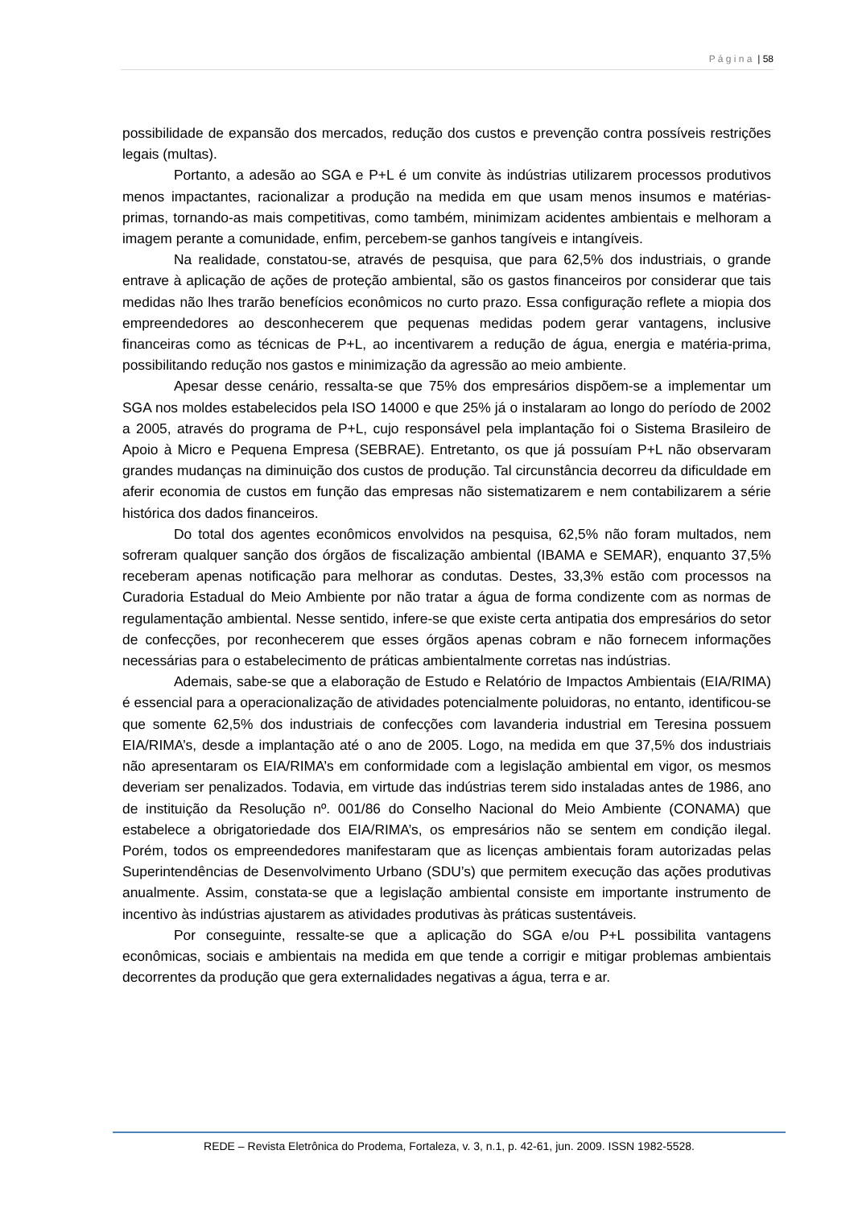P á g i n a | 58
possibilidade de expansão dos mercados, redução dos custos e prevenção contra possíveis restrições legais (multas).
Portanto, a adesão ao SGA e P+L é um convite às indústrias utilizarem processos produtivos menos impactantes, racionalizar a produção na medida em que usam menos insumos e matérias-primas, tornando-as mais competitivas, como também, minimizam acidentes ambientais e melhoram a imagem perante a comunidade, enfim, percebem-se ganhos tangíveis e intangíveis.
Na realidade, constatou-se, através de pesquisa, que para 62,5% dos industriais, o grande entrave à aplicação de ações de proteção ambiental, são os gastos financeiros por considerar que tais medidas não lhes trarão benefícios econômicos no curto prazo. Essa configuração reflete a miopia dos empreendedores ao desconhecerem que pequenas medidas podem gerar vantagens, inclusive financeiras como as técnicas de P+L, ao incentivarem a redução de água, energia e matéria-prima, possibilitando redução nos gastos e minimização da agressão ao meio ambiente.
Apesar desse cenário, ressalta-se que 75% dos empresários dispõem-se a implementar um SGA nos moldes estabelecidos pela ISO 14000 e que 25% já o instalaram ao longo do período de 2002 a 2005, através do programa de P+L, cujo responsável pela implantação foi o Sistema Brasileiro de Apoio à Micro e Pequena Empresa (SEBRAE). Entretanto, os que já possuíam P+L não observaram grandes mudanças na diminuição dos custos de produção. Tal circunstância decorreu da dificuldade em aferir economia de custos em função das empresas não sistematizarem e nem contabilizarem a série histórica dos dados financeiros.
Do total dos agentes econômicos envolvidos na pesquisa, 62,5% não foram multados, nem sofreram qualquer sanção dos órgãos de fiscalização ambiental (IBAMA e SEMAR), enquanto 37,5% receberam apenas notificação para melhorar as condutas. Destes, 33,3% estão com processos na Curadoria Estadual do Meio Ambiente por não tratar a água de forma condizente com as normas de regulamentação ambiental. Nesse sentido, infere-se que existe certa antipatia dos empresários do setor de confecções, por reconhecerem que esses órgãos apenas cobram e não fornecem informações necessárias para o estabelecimento de práticas ambientalmente corretas nas indústrias.
Ademais, sabe-se que a elaboração de Estudo e Relatório de Impactos Ambientais (EIA/RIMA) é essencial para a operacionalização de atividades potencialmente poluidoras, no entanto, identificou-se que somente 62,5% dos industriais de confecções com lavanderia industrial em Teresina possuem EIA/RIMA’s, desde a implantação até o ano de 2005. Logo, na medida em que 37,5% dos industriais não apresentaram os EIA/RIMA’s em conformidade com a legislação ambiental em vigor, os mesmos deveriam ser penalizados. Todavia, em virtude das indústrias terem sido instaladas antes de 1986, ano de instituição da Resolução nº. 001/86 do Conselho Nacional do Meio Ambiente (CONAMA) que estabelece a obrigatoriedade dos EIA/RIMA’s, os empresários não se sentem em condição ilegal. Porém, todos os empreendedores manifestaram que as licenças ambientais foram autorizadas pelas Superintendências de Desenvolvimento Urbano (SDU’s) que permitem execução das ações produtivas anualmente. Assim, constata-se que a legislação ambiental consiste em importante instrumento de incentivo às indústrias ajustarem as atividades produtivas às práticas sustentáveis.
Por conseguinte, ressalte-se que a aplicação do SGA e/ou P+L possibilita vantagens econômicas, sociais e ambientais na medida em que tende a corrigir e mitigar problemas ambientais decorrentes da produção que gera externalidades negativas a água, terra e ar.
REDE – Revista Eletrônica do Prodema, Fortaleza, v. 3, n.1, p. 42-61, jun. 2009. ISSN 1982-5528.